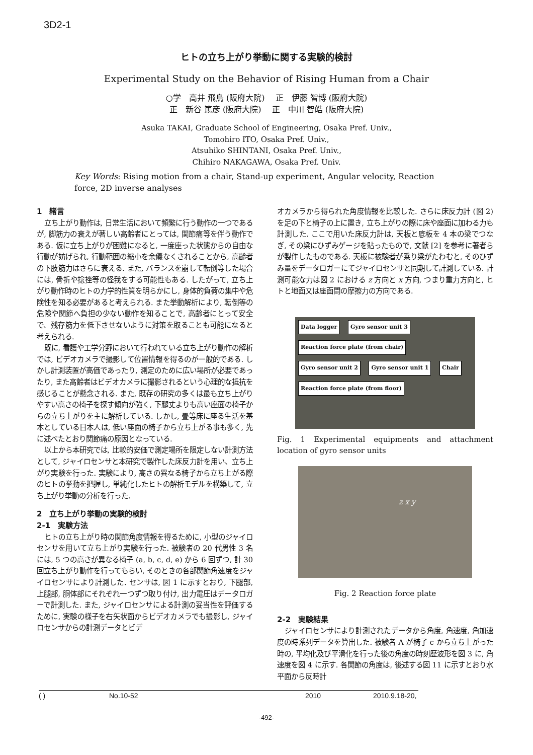3D2-1
ヒトの立ち上がり挙動に関する実験的検討
Experimental Study on the Behavior of Rising Human from a Chair
○学　高井 飛鳥 (阪府大院)　 正　伊藤 智博 (阪府大院)
正　新谷 篤彦 (阪府大院)　 正　中川 智皓 (阪府大院)
Asuka TAKAI, Graduate School of Engineering, Osaka Pref. Univ.,
Tomohiro ITO, Osaka Pref. Univ.,
Atsuhiko SHINTANI, Osaka Pref. Univ.,
Chihiro NAKAGAWA, Osaka Pref. Univ.
Key Words: Rising motion from a chair, Stand-up experiment, Angular velocity, Reaction force, 2D inverse analyses
1　緒言
立ち上がり動作は, 日常生活において頻繁に行う動作の一つであるが, 脚筋力の衰えが著しい高齢者にとっては, 関節痛等を伴う動作である. 仮に立ち上がりが困難になると, 一度座った状態からの自由な行動が妨げられ, 行動範囲の縮小を余儀なくされることから, 高齢者の下肢筋力はさらに衰える. また, バランスを崩して転倒等した場合には, 骨折や捻挫等の怪我をする可能性もある. したがって, 立ち上がり動作時のヒトの力学的性質を明らかにし, 身体的負荷の集中や危険性を知る必要があると考えられる. また挙動解析により, 転倒等の危険や関節へ負担の少ない動作を知ることで, 高齢者にとって安全で、残存筋力を低下させないように対策を取ることも可能になると考えられる.
既に, 看護や工学分野において行われている立ち上がり動作の解析では, ビデオカメラで撮影して位置情報を得るのが一般的である. しかし計測装置が高価であったり, 測定のために広い場所が必要であったり, また高齢者はビデオカメラに撮影されるという心理的な抵抗を感じることが懸念される. また, 既存の研究の多くは最も立ち上がりやすい高さの椅子を探す傾向が強く, 下腿丈よりも高い座面の椅子からの立ち上がりを主に解析している. しかし, 畳等床に座る生活を基本としている日本人は, 低い座面の椅子から立ち上がる事も多く, 先に述べたとおり関節痛の原因となっている.
以上から本研究では, 比較的安価で測定場所を限定しない計測方法として, ジャイロセンサと本研究で製作した床反力計を用い、立ち上がり実験を行った. 実験により, 高さの異なる椅子から立ち上がる際のヒトの挙動を把握し, 単純化したヒトの解析モデルを構築して, 立ち上がり挙動の分析を行った.
2　立ち上がり挙動の実験的検討
2-1　実験方法
ヒトの立ち上がり時の関節角度情報を得るために, 小型のジャイロセンサを用いて立ち上がり実験を行った. 被験者の 20 代男性 3 名には, 5 つの高さが異なる椅子 (a, b, c, d, e) から 6 回ずつ, 計 30 回立ち上がり動作を行ってもらい, そのときの各部関節角速度をジャイロセンサにより計測した. センサは, 図 1 に示すとおり, 下腿部, 上腿部, 胴体部にそれぞれ一つずつ取り付け, 出力電圧はデータロガーで計測した. また, ジャイロセンサによる計測の妥当性を評価するために, 実験の様子を右矢状面からビデオカメラでも撮影し, ジャイロセンサからの計測データとビデ
オカメラから得られた角度情報を比較した. さらに床反力計 (図 2) を足の下と椅子の上に置き, 立ち上がりの際に床や座面に加わる力も計測した. ここで用いた床反力計は, 天板と底板を 4 本の梁でつなぎ, その梁にひずみゲージを貼ったもので, 文献 [2] を参考に著者らが製作したものである. 天板に被験者が乗り梁がたわむと, そのひずみ量をデータロガーにてジャイロセンサと同期して計測している. 計測可能な力は図 2 における z 方向と x 方向, つまり重力方向と, ヒトと地面又は座面間の摩擦力の方向である.
Data logger Gyro sensor unit 3 Reaction force plate (from chair) Gyro sensor unit 2 Gyro sensor unit 1 Chair Reaction force plate (from floor)
Fig. 1 Experimental equipments and attachment location of gyro sensor units
z x y
Fig. 2 Reaction force plate
2-2　実験結果
ジャイロセンサにより計測されたデータから角度, 角速度, 角加速度の時系列データを算出した. 被験者 A が椅子 c から立ち上がった時の, 平均化及び平滑化を行った後の角度の時刻歴波形を図 3 に, 角速度を図 4 に示す. 各関節の角度は, 後述する図 11 に示すとおり水平面から反時計
( ) No.10-52 2010 2010.9.18-20,
-492-